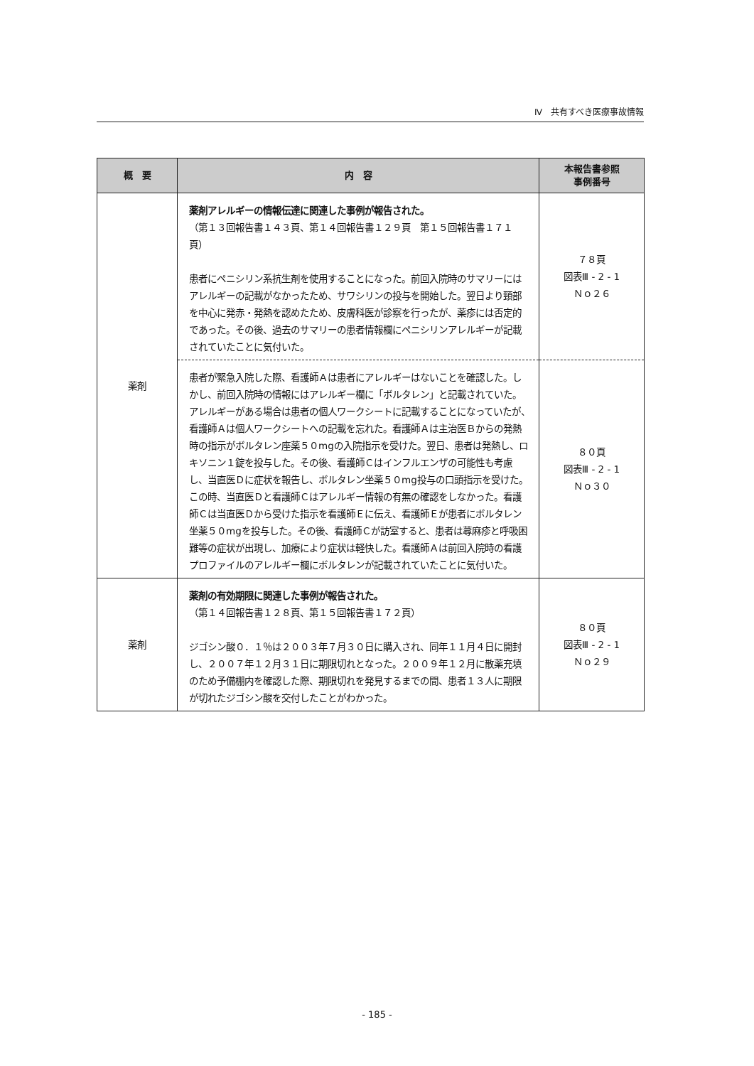Ⅳ　共有すべき医療事故情報
| 概 要 | 内 容 | 本報告書参照 事例番号 |
| --- | --- | --- |
| 薬剤 | 薬剤アレルギーの情報伝達に関連した事例が報告された。 （第１３回報告書１４３頁、第１４回報告書１２９頁 第１５回報告書１７１頁） 患者にペニシリン系抗生剤を使用することになった。前回入院時のサマリーにはアレルギーの記載がなかったため、サワシリンの投与を開始した。翌日より頸部を中心に発赤・発熱を認めたため、皮膚科医が診察を行ったが、薬疹には否定的であった。その後、過去のサマリーの患者情報欄にペニシリンアレルギーが記載されていたことに気付いた。 | ７８頁 図表Ⅲ - 2 - 1 Ｎｏ２６ |
| | 患者が緊急入院した際、看護師Ａは患者にアレルギーはないことを確認した。しかし、前回入院時の情報にはアレルギー欄に「ボルタレン」と記載されていた。アレルギーがある場合は患者の個人ワークシートに記載することになっていたが、看護師Ａは個人ワークシートへの記載を忘れた。看護師Ａは主治医Ｂからの発熱時の指示がボルタレン座薬５０mgの入院指示を受けた。翌日、患者は発熱し、ロキソニン１錠を投与した。その後、看護師Ｃはインフルエンザの可能性も考慮し、当直医Ｄに症状を報告し、ボルタレン坐薬５０mg投与の口頭指示を受けた。この時、当直医Ｄと看護師Ｃはアレルギー情報の有無の確認をしなかった。看護師Ｃは当直医Ｄから受けた指示を看護師Ｅに伝え、看護師Ｅが患者にボルタレン坐薬５０mgを投与した。その後、看護師Ｃが訪室すると、患者は蕁麻疹と呼吸困難等の症状が出現し、加療により症状は軽快した。看護師Ａは前回入院時の看護プロファイルのアレルギー欄にボルタレンが記載されていたことに気付いた。 | ８０頁 図表Ⅲ - 2 - 1 Ｎｏ３０ |
| 薬剤 | 薬剤の有効期限に関連した事例が報告された。 （第１４回報告書１２８頁、第１５回報告書１７２頁） ジゴシン酸０．１％は２００３年７月３０日に購入され、同年１１月４日に開封し、２００７年１２月３１日に期限切れとなった。２００９年１２月に散薬充填のため予備棚内を確認した際、期限切れを発見するまでの間、患者１３人に期限が切れたジゴシン酸を交付したことがわかった。 | ８０頁 図表Ⅲ - 2 - 1 Ｎｏ２９ |
- 185 -